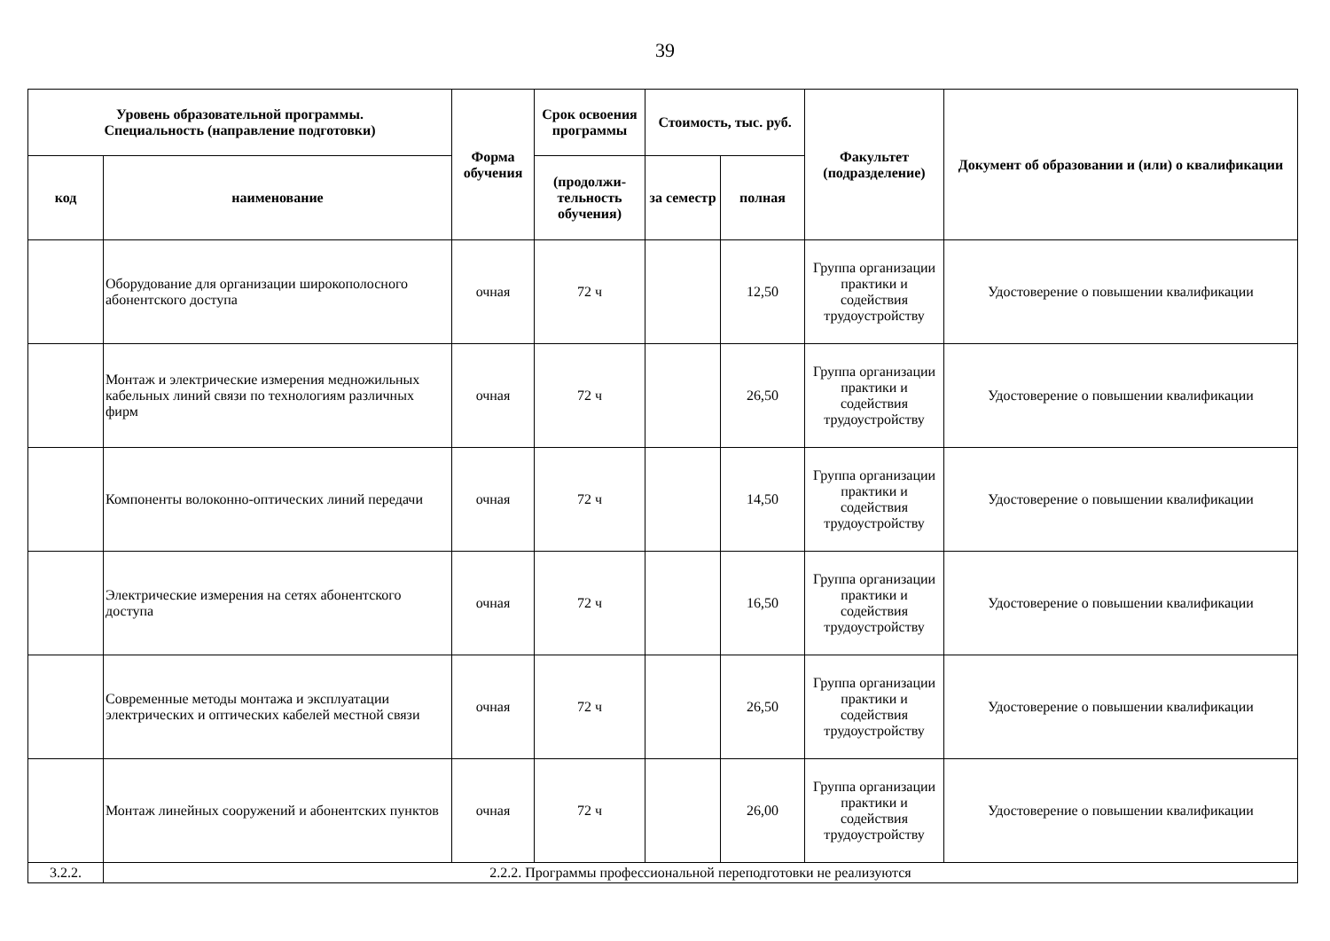39
| Уровень образовательной программы. Специальность (направление подготовки) | | Форма обучения | Срок освоения программы | Стоимость, тыс. руб. | | Факультет (подразделение) | Документ об образовании и (или) о квалификации |
| --- | --- | --- | --- | --- | --- | --- | --- |
| код | наименование | | (продолжи-тельность обучения) | за семестр | полная | | |
| | Оборудование для организации широкополосного абонентского доступа | очная | 72 ч | | 12,50 | Группа организации практики и содействия трудоустройству | Удостоверение о повышении квалификации |
| | Монтаж и электрические измерения медножильных кабельных линий связи по технологиям различных фирм | очная | 72 ч | | 26,50 | Группа организации практики и содействия трудоустройству | Удостоверение о повышении квалификации |
| | Компоненты волоконно-оптических линий передачи | очная | 72 ч | | 14,50 | Группа организации практики и содействия трудоустройству | Удостоверение о повышении квалификации |
| | Электрические измерения на сетях абонентского доступа | очная | 72 ч | | 16,50 | Группа организации практики и содействия трудоустройству | Удостоверение о повышении квалификации |
| | Современные методы монтажа и эксплуатации электрических и оптических кабелей местной связи | очная | 72 ч | | 26,50 | Группа организации практики и содействия трудоустройству | Удостоверение о повышении квалификации |
| | Монтаж линейных сооружений и абонентских пунктов | очная | 72 ч | | 26,00 | Группа организации практики и содействия трудоустройству | Удостоверение о повышении квалификации |
| 3.2.2. | 2.2.2. Программы профессиональной переподготовки не реализуются | | | | | | |